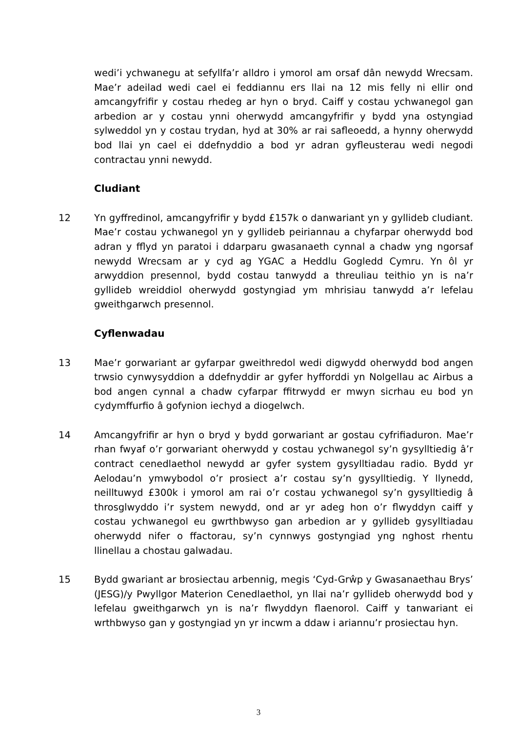wedi’i ychwanegu at sefyllfa’r alldro i ymorol am orsaf dân newydd Wrecsam. Mae’r adeilad wedi cael ei feddiannu ers llai na 12 mis felly ni ellir ond amcangyfrifir y costau rhedeg ar hyn o bryd. Caiff y costau ychwanegol gan arbedion ar y costau ynni oherwydd amcangyfrifir y bydd yna ostyngiad sylweddol yn y costau trydan, hyd at 30% ar rai safleoedd, a hynny oherwydd bod llai yn cael ei ddefnyddio a bod yr adran gyfleusterau wedi negodi contractau ynni newydd.
Cludiant
12 Yn gyffredinol, amcangyfrifir y bydd £157k o danwariant yn y gyllideb cludiant. Mae’r costau ychwanegol yn y gyllideb peiriannau a chyfarpar oherwydd bod adran y fflyd yn paratoi i ddarparu gwasanaeth cynnal a chadw yng ngorsaf newydd Wrecsam ar y cyd ag YGAC a Heddlu Gogledd Cymru. Yn ôl yr arwyddion presennol, bydd costau tanwydd a threuliau teithio yn is na’r gyllideb wreiddiol oherwydd gostyngiad ym mhrisiau tanwydd a’r lefelau gweithgarwch presennol.
Cyflenwadau
13 Mae’r gorwariant ar gyfarpar gweithredol wedi digwydd oherwydd bod angen trwsio cynwysyddion a ddefnyddir ar gyfer hyfforddi yn Nolgellau ac Airbus a bod angen cynnal a chadw cyfarpar ffitrwydd er mwyn sicrhau eu bod yn cydymffurfio â gofynion iechyd a diogelwch.
14 Amcangyfrifir ar hyn o bryd y bydd gorwariant ar gostau cyfrifiaduron. Mae’r rhan fwyaf o’r gorwariant oherwydd y costau ychwanegol sy’n gysylltiedig â’r contract cenedlaethol newydd ar gyfer system gysylltiadau radio. Bydd yr Aelodau’n ymwybodol o’r prosiect a’r costau sy’n gysylltiedig. Y llynedd, neilltuwyd £300k i ymorol am rai o’r costau ychwanegol sy’n gysylltiedig â throsglwyddo i’r system newydd, ond ar yr adeg hon o’r flwyddyn caiff y costau ychwanegol eu gwrthbwyso gan arbedion ar y gyllideb gysylltiadau oherwydd nifer o ffactorau, sy’n cynnwys gostyngiad yng nghost rhentu llinellau a chostau galwadau.
15 Bydd gwariant ar brosiectau arbennig, megis ‘Cyd-Grŵp y Gwasanaethau Brys’ (JESG)/y Pwyllgor Materion Cenedlaethol, yn llai na’r gyllideb oherwydd bod y lefelau gweithgarwch yn is na’r flwyddyn flaenorol. Caiff y tanwariant ei wrthbwyso gan y gostyngiad yn yr incwm a ddaw i ariannu’r prosiectau hyn.
3